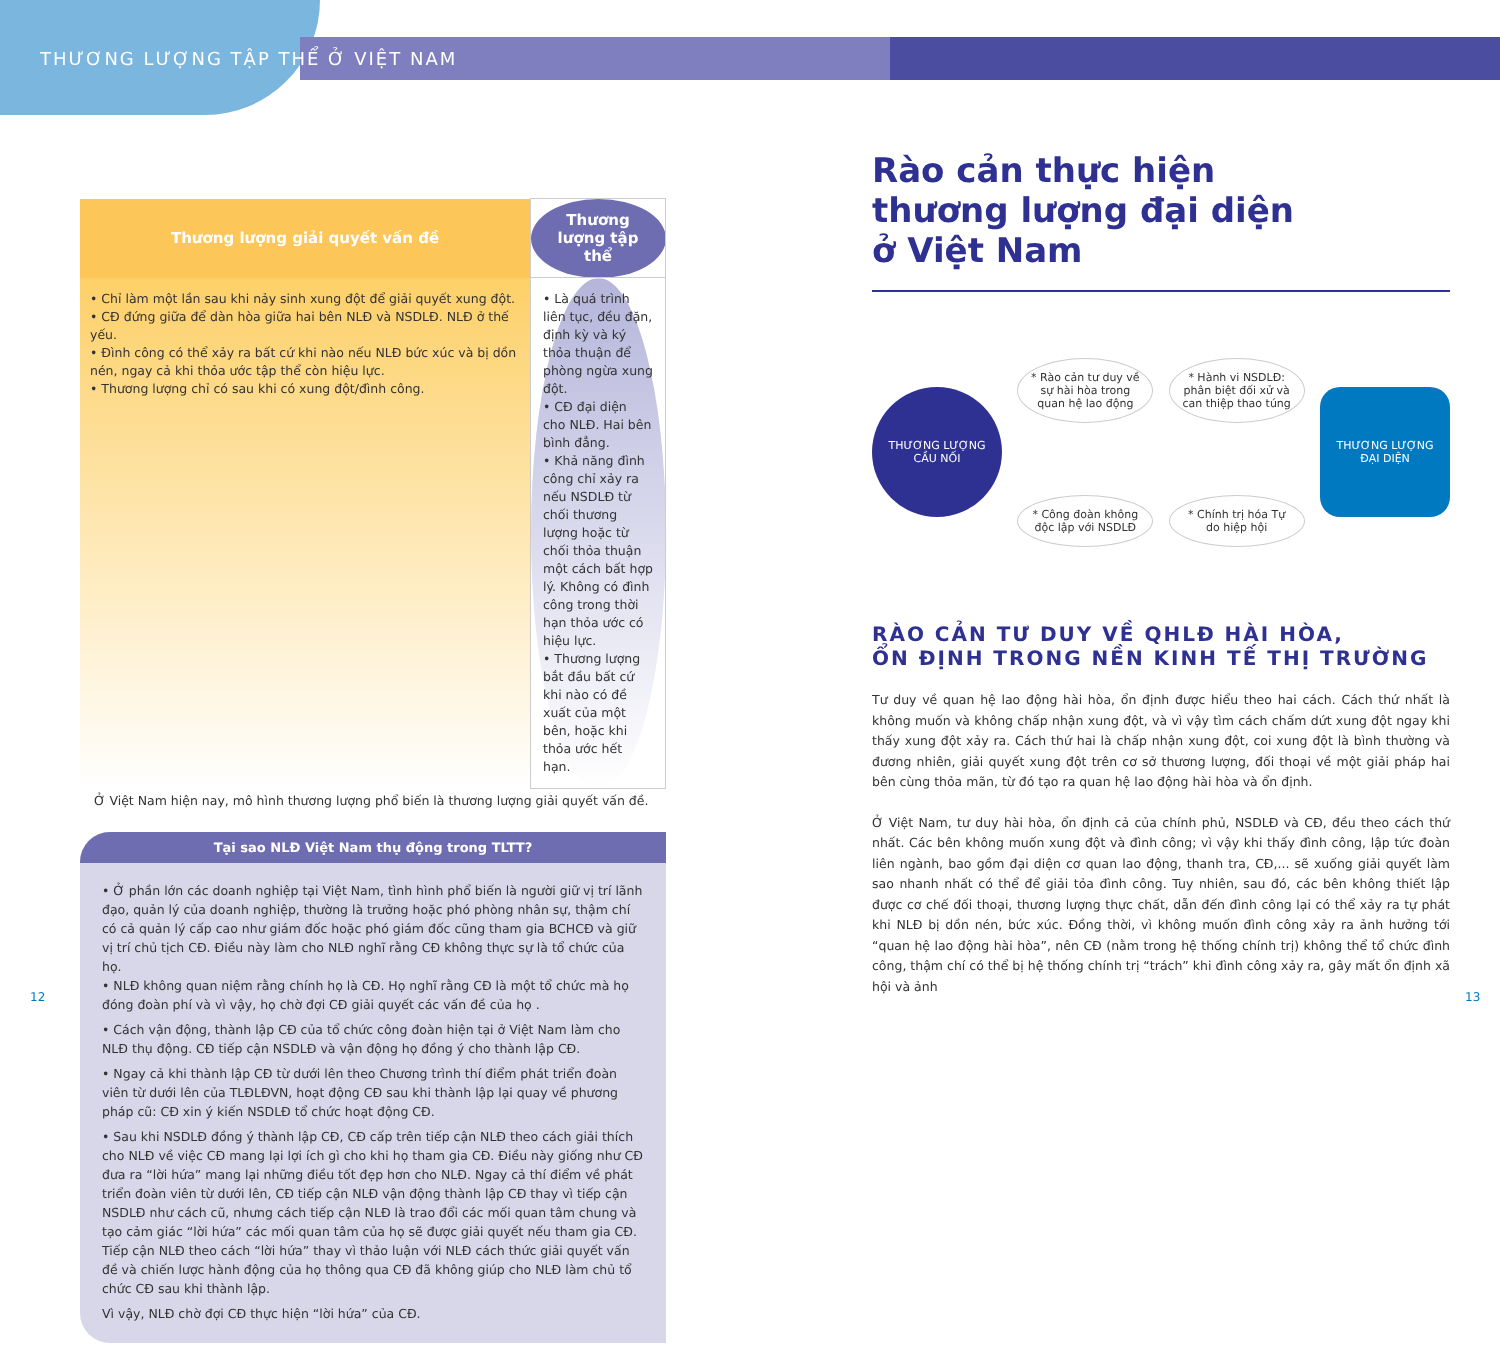THƯƠNG LƯỢNG TẬP THỂ Ở VIỆT NAM
| Thương lượng giải quyết vấn đề | Thương lượng tập thể |
| --- | --- |
| • Chỉ làm một lần sau khi nảy sinh xung đột để giải quyết xung đột. • CĐ đứng giữa để dàn hòa giữa hai bên NLĐ và NSDLĐ. NLĐ ở thế yếu. • Đình công có thể xảy ra bất cứ khi nào nếu NLĐ bức xúc và bị dồn nén, ngay cả khi thỏa ước tập thể còn hiệu lực. • Thương lượng chỉ có sau khi có xung đột/đình công. | • Là quá trình liên tục, đều đặn, định kỳ và ký thỏa thuận để phòng ngừa xung đột. • CĐ đại diện cho NLĐ. Hai bên bình đẳng. • Khả năng đình công chỉ xảy ra nếu NSDLĐ từ chối thương lượng hoặc từ chối thỏa thuận một cách bất hợp lý. Không có đình công trong thời hạn thỏa ước có hiệu lực. • Thương lượng bắt đầu bất cứ khi nào có đề xuất của một bên, hoặc khi thỏa ước hết hạn. |
Ở Việt Nam hiện nay, mô hình thương lượng phổ biến là thương lượng giải quyết vấn đề.
Tại sao NLĐ Việt Nam thụ động trong TLTT?
• Ở phần lớn các doanh nghiệp tại Việt Nam, tình hình phổ biến là người giữ vị trí lãnh đạo, quản lý của doanh nghiệp, thường là trưởng hoặc phó phòng nhân sự, thậm chí có cả quản lý cấp cao như giám đốc hoặc phó giám đốc cũng tham gia BCHCĐ và giữ vị trí chủ tịch CĐ. Điều này làm cho NLĐ nghĩ rằng CĐ không thực sự là tổ chức của họ.
• NLĐ không quan niệm rằng chính họ là CĐ. Họ nghĩ rằng CĐ là một tổ chức mà họ đóng đoàn phí và vì vậy, họ chờ đợi CĐ giải quyết các vấn đề của họ .
• Cách vận động, thành lập CĐ của tổ chức công đoàn hiện tại ở Việt Nam làm cho NLĐ thụ động. CĐ tiếp cận NSDLĐ và vận động họ đồng ý cho thành lập CĐ.
• Ngay cả khi thành lập CĐ từ dưới lên theo Chương trình thí điểm phát triển đoàn viên từ dưới lên của TLĐLĐVN, hoạt động CĐ sau khi thành lập lại quay về phương pháp cũ: CĐ xin ý kiến NSDLĐ tổ chức hoạt động CĐ.
• Sau khi NSDLĐ đồng ý thành lập CĐ, CĐ cấp trên tiếp cận NLĐ theo cách giải thích cho NLĐ về việc CĐ mang lại lợi ích gì cho khi họ tham gia CĐ. Điều này giống như CĐ đưa ra “lời hứa” mang lại những điều tốt đẹp hơn cho NLĐ. Ngay cả thí điểm về phát triển đoàn viên từ dưới lên, CĐ tiếp cận NLĐ vận động thành lập CĐ thay vì tiếp cận NSDLĐ như cách cũ, nhưng cách tiếp cận NLĐ là trao đổi các mối quan tâm chung và tạo cảm giác “lời hứa” các mối quan tâm của họ sẽ được giải quyết nếu tham gia CĐ. Tiếp cận NLĐ theo cách “lời hứa” thay vì thảo luận với NLĐ cách thức giải quyết vấn đề và chiến lược hành động của họ thông qua CĐ đã không giúp cho NLĐ làm chủ tổ chức CĐ sau khi thành lập.
Vì vậy, NLĐ chờ đợi CĐ thực hiện “lời hứa” của CĐ.
12
Rào cản thực hiện
thương lượng đại diện
ở Việt Nam
THƯƠNG LƯỢNG
CẦU NỐI
* Rào cản tư duy về sự hài hòa trong quan hệ lao động
* Công đoàn không độc lập với NSDLĐ
* Hành vi NSDLĐ: phân biệt đối xử và can thiệp thao túng
* Chính trị hóa Tự do hiệp hội
THƯƠNG LƯỢNG
ĐẠI DIỆN
RÀO CẢN TƯ DUY VỀ QHLĐ HÀI HÒA,
ỔN ĐỊNH TRONG NỀN KINH TẾ THỊ TRƯỜNG
Tư duy về quan hệ lao động hài hòa, ổn định được hiểu theo hai cách. Cách thứ nhất là không muốn và không chấp nhận xung đột, và vì vậy tìm cách chấm dứt xung đột ngay khi thấy xung đột xảy ra. Cách thứ hai là chấp nhận xung đột, coi xung đột là bình thường và đương nhiên, giải quyết xung đột trên cơ sở thương lượng, đối thoại về một giải pháp hai bên cùng thỏa mãn, từ đó tạo ra quan hệ lao động hài hòa và ổn định.
Ở Việt Nam, tư duy hài hòa, ổn định cả của chính phủ, NSDLĐ và CĐ, đều theo cách thứ nhất. Các bên không muốn xung đột và đình công; vì vậy khi thấy đình công, lập tức đoàn liên ngành, bao gồm đại diện cơ quan lao động, thanh tra, CĐ,... sẽ xuống giải quyết làm sao nhanh nhất có thể để giải tỏa đình công. Tuy nhiên, sau đó, các bên không thiết lập được cơ chế đối thoại, thương lượng thực chất, dẫn đến đình công lại có thể xảy ra tự phát khi NLĐ bị dồn nén, bức xúc. Đồng thời, vì không muốn đình công xảy ra ảnh hưởng tới “quan hệ lao động hài hòa”, nên CĐ (nằm trong hệ thống chính trị) không thể tổ chức đình công, thậm chí có thể bị hệ thống chính trị “trách” khi đình công xảy ra, gây mất ổn định xã hội và ảnh
13